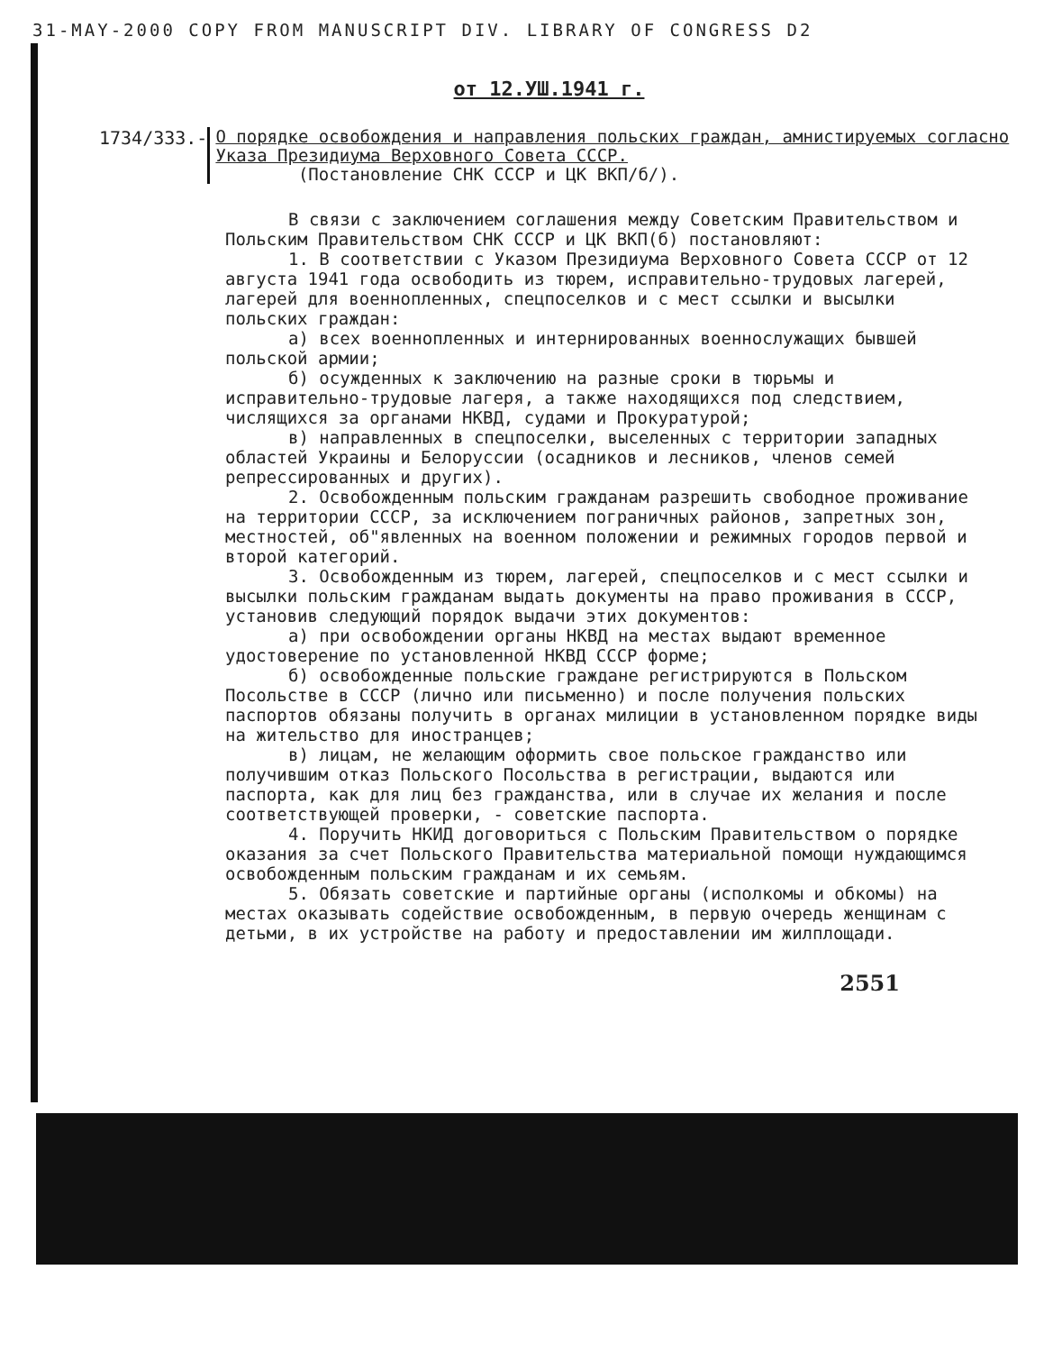31-MAY-2000 COPY FROM MANUSCRIPT DIV. LIBRARY OF CONGRESS D2
от 12.УШ.1941 г.
1734/333.-
О порядке освобождения и направления польских граждан, амнистируемых согласно Указа Президиума Верховного Совета СССР.
(Постановление СНК СССР и ЦК ВКП/б/).
В связи с заключением соглашения между Советским Правительством и Польским Правительством СНК СССР и ЦК ВКП(б) постановляют:
1. В соответствии с Указом Президиума Верховного Совета СССР от 12 августа 1941 года освободить из тюрем, исправительно-трудовых лагерей, лагерей для военнопленных, спецпоселков и с мест ссылки и высылки польских граждан:
а) всех военнопленных и интернированных военнослужащих бывшей польской армии;
б) осужденных к заключению на разные сроки в тюрьмы и исправительно-трудовые лагеря, а также находящихся под следствием, числящихся за органами НКВД, судами и Прокуратурой;
в) направленных в спецпоселки, выселенных с территории западных областей Украины и Белоруссии (осадников и лесников, членов семей репрессированных и других).
2. Освобожденным польским гражданам разрешить свободное проживание на территории СССР, за исключением пограничных районов, запретных зон, местностей, об"явленных на военном положении и режимных городов первой и второй категорий.
3. Освобожденным из тюрем, лагерей, спецпоселков и с мест ссылки и высылки польским гражданам выдать документы на право проживания в СССР, установив следующий порядок выдачи этих документов:
а) при освобождении органы НКВД на местах выдают временное удостоверение по установленной НКВД СССР форме;
б) освобожденные польские граждане регистрируются в Польском Посольстве в СССР (лично или письменно) и после получения польских паспортов обязаны получить в органах милиции в установленном порядке виды на жительство для иностранцев;
в) лицам, не желающим оформить свое польское гражданство или получившим отказ Польского Посольства в регистрации, выдаются или паспорта, как для лиц без гражданства, или в случае их желания и после соответствующей проверки, - советские паспорта.
4. Поручить НКИД договориться с Польским Правительством о порядке оказания за счет Польского Правительства материальной помощи нуждающимся освобожденным польским гражданам и их семьям.
5. Обязать советские и партийные органы (исполкомы и обкомы) на местах оказывать содействие освобожденным, в первую очередь женщинам с детьми, в их устройстве на работу и предоставлении им жилплощади.
2551